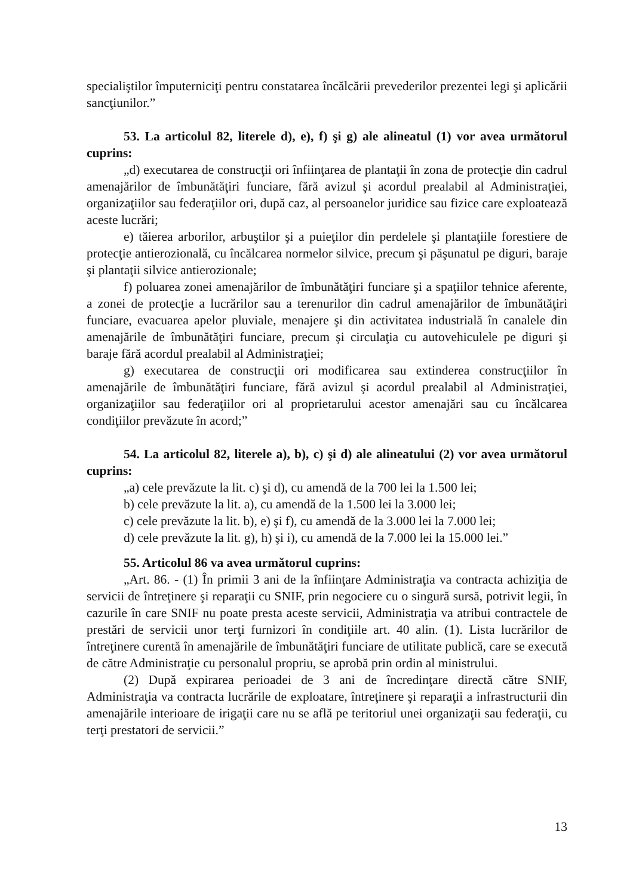specialiştilor împuterniciţi pentru constatarea încălcării prevederilor prezentei legi şi aplicării sancţiunilor.”
53. La articolul 82, literele d), e), f) şi g) ale alineatul (1) vor avea următorul cuprins:
„d) executarea de construcţii ori înfiinţarea de plantaţii în zona de protecţie din cadrul amenajărilor de îmbunătăţiri funciare, fără avizul şi acordul prealabil al Administraţiei, organizaţiilor sau federaţiilor ori, după caz, al persoanelor juridice sau fizice care exploatează aceste lucrări;
e) tăierea arborilor, arbuştilor şi a puieţilor din perdelele şi plantaţiile forestiere de protecţie antierozională, cu încălcarea normelor silvice, precum şi păşunatul pe diguri, baraje şi plantaţii silvice antierozionale;
f) poluarea zonei amenajărilor de îmbunătăţiri funciare şi a spaţiilor tehnice aferente, a zonei de protecţie a lucrărilor sau a terenurilor din cadrul amenajărilor de îmbunătăţiri funciare, evacuarea apelor pluviale, menajere şi din activitatea industrială în canalele din amenajările de îmbunătăţiri funciare, precum şi circulaţia cu autovehiculele pe diguri şi baraje fără acordul prealabil al Administraţiei;
g) executarea de construcţii ori modificarea sau extinderea construcţiilor în amenajările de îmbunătăţiri funciare, fără avizul şi acordul prealabil al Administraţiei, organizaţiilor sau federaţiilor ori al proprietarului acestor amenajări sau cu încălcarea condiţiilor prevăzute în acord;”
54. La articolul 82, literele a), b), c) şi d) ale alineatului (2) vor avea următorul cuprins:
„a) cele prevăzute la lit. c) şi d), cu amendă de la 700 lei la 1.500 lei;
b) cele prevăzute la lit. a), cu amendă de la 1.500 lei la 3.000 lei;
c) cele prevăzute la lit. b), e) şi f), cu amendă de la 3.000 lei la 7.000 lei;
d) cele prevăzute la lit. g), h) şi i), cu amendă de la 7.000 lei la 15.000 lei.”
55. Articolul 86 va avea următorul cuprins:
„Art. 86. - (1) În primii 3 ani de la înfiinţare Administraţia va contracta achiziţia de servicii de întreţinere şi reparaţii cu SNIF, prin negociere cu o singură sursă, potrivit legii, în cazurile în care SNIF nu poate presta aceste servicii, Administraţia va atribui contractele de prestări de servicii unor terţi furnizori în condiţiile art. 40 alin. (1). Lista lucrărilor de întreţinere curentă în amenajările de îmbunătăţiri funciare de utilitate publică, care se execută de către Administraţie cu personalul propriu, se aprobă prin ordin al ministrului.
(2) După expirarea perioadei de 3 ani de încredinţare directă către SNIF, Administraţia va contracta lucrările de exploatare, întreţinere şi reparaţii a infrastructurii din amenajările interioare de irigaţii care nu se află pe teritoriul unei organizaţii sau federaţii, cu terţi prestatori de servicii.”
13